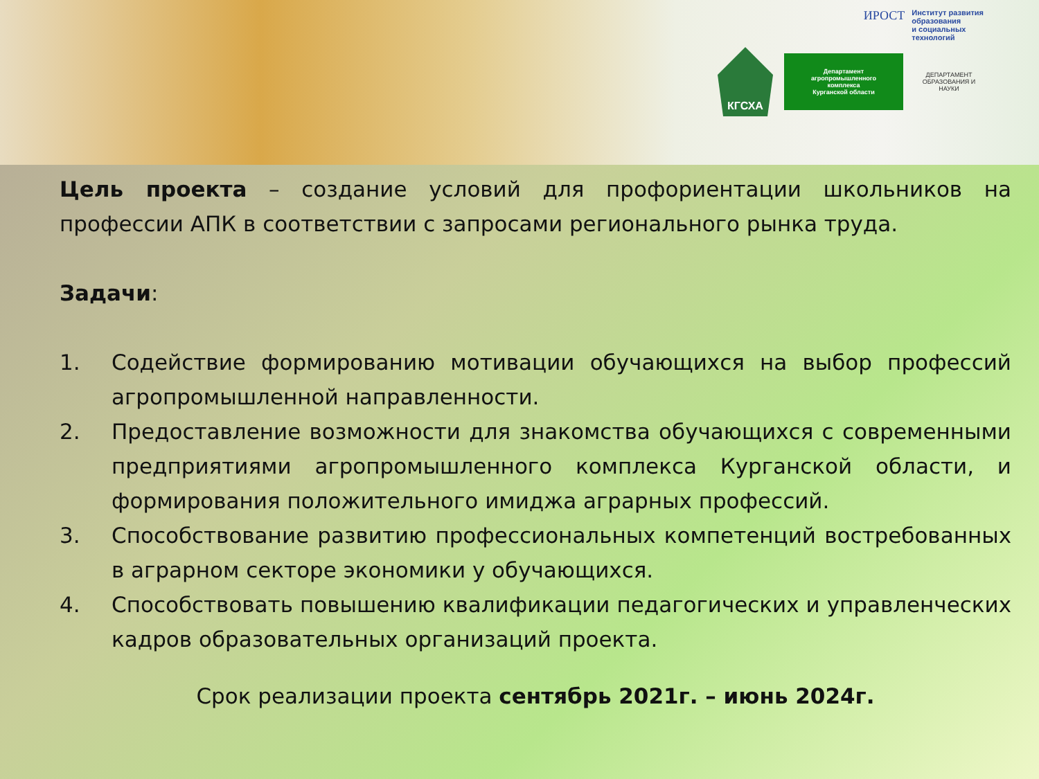ИРОСТ Институт развития
образования
и социальных
технологий
КГСХА
Департамент
агропромышленного
комплекса
Курганской области
ДЕПАРТАМЕНТ ОБРАЗОВАНИЯ И НАУКИ
Цель проекта – создание условий для профориентации школьников на профессии АПК в соответствии с запросами регионального рынка труда.
Задачи:
1. Содействие формированию мотивации обучающихся на выбор профессий агропромышленной направленности.
2. Предоставление возможности для знакомства обучающихся с современными предприятиями агропромышленного комплекса Курганской области, и формирования положительного имиджа аграрных профессий.
3. Способствование развитию профессиональных компетенций востребованных в аграрном секторе экономики у обучающихся.
4. Способствовать повышению квалификации педагогических и управленческих кадров образовательных организаций проекта.
Срок реализации проекта сентябрь 2021г. – июнь 2024г.